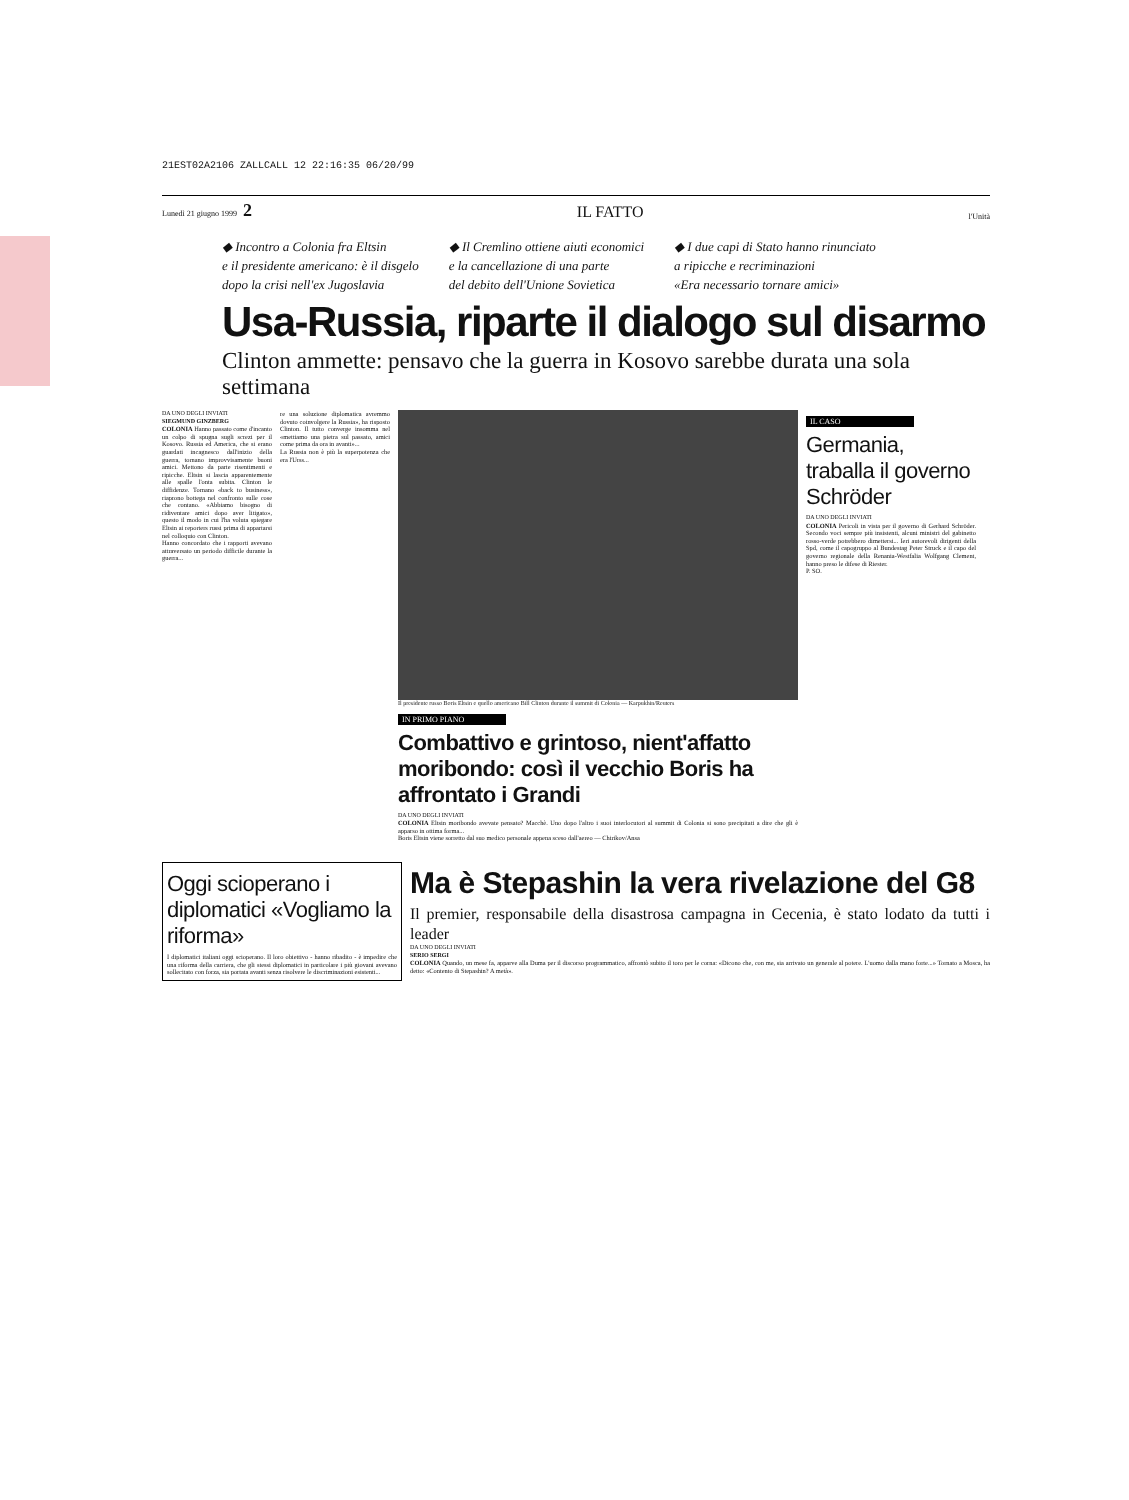21EST02A2106 ZALLCALL 12 22:16:35 06/20/99
Lunedì 21 giugno 1999 2 IL FATTO l'Unità
◆ Incontro a Colonia fra Eltsin
e il presidente americano: è il disgelo
dopo la crisi nell'ex Jugoslavia
◆ Il Cremlino ottiene aiuti economici
e la cancellazione di una parte
del debito dell'Unione Sovietica
◆ I due capi di Stato hanno rinunciato
a ripicche e recriminazioni
«Era necessario tornare amici»
Usa-Russia, riparte il dialogo sul disarmo
Clinton ammette: pensavo che la guerra in Kosovo sarebbe durata una sola settimana
DA UNO DEGLI INVIATI
SIEGMUND GINZBERG
COLONIA Hanno passato come d'incanto un colpo di spugna sugli screzi per il Kosovo. Russia ed America, che si erano guardati incagnesco dall'inizio della guerra, tornano improvvisamente buoni amici. Mettono da parte risentimenti e ripicche. Eltsin si lascia apparentemente alle spalle l'onta subita. Clinton le diffidenze. Tornano «back to business», riaprono bottega nel confronto sulle cose che contano. «Abbiamo bisogno di ridiventare amici dopo aver litigato», questo il modo in cui l'ha voluta spiegare Eltsin ai reporters russi prima di appartarsi nel colloquio con Clinton.
Hanno concordato che i rapporti avevano attraversato un periodo difficile durante la guerra...
re una soluzione diplomatica avremmo dovuto coinvolgere la Russia», ha risposto Clinton. Il tutto converge insomma nel «mettiamo una pietra sul passato, amici come prima da ora in avanti»...
La Russia non è più la superpotenza che era l'Urss...
Il presidente russo Boris Eltsin e quello americano Bill Clinton durante il summit di Colonia — Karpukhin/Reuters
IN PRIMO PIANO
Combattivo e grintoso, nient'affatto moribondo: così il vecchio Boris ha affrontato i Grandi
DA UNO DEGLI INVIATI
COLONIA Eltsin moribondo avevate pensato? Macchè. Uno dopo l'altro i suoi interlocutori al summit di Colonia si sono precipitati a dire che gli è apparso in ottima forma...
Boris Eltsin viene sorretto dal suo medico personale appena sceso dall'aereo — Chirikov/Ansa
IL CASO
Germania, traballa il governo Schröder
DA UNO DEGLI INVIATI
COLONIA Pericoli in vista per il governo di Gerhard Schröder. Secondo voci sempre più insistenti, alcuni ministri del gabinetto rosso-verde potrebbero dimettersi... Ieri autorevoli dirigenti della Spd, come il capogruppo al Bundestag Peter Struck e il capo del governo regionale della Renania-Westfalia Wolfgang Clement, hanno preso le difese di Riester.
P. SO.
Oggi scioperano i diplomatici «Vogliamo la riforma»
I diplomatici italiani oggi scioperano. Il loro obiettivo - hanno ribadito - è impedire che una riforma della carriera, che gli stessi diplomatici in particolare i più giovani avevano sollecitato con forza, sia portata avanti senza risolvere le discriminazioni esistenti...
Ma è Stepashin la vera rivelazione del G8
Il premier, responsabile della disastrosa campagna in Cecenia, è stato lodato da tutti i leader
DA UNO DEGLI INVIATI
SERIO SERGI
COLONIA Quando, un mese fa, apparve alla Duma per il discorso programmatico, affrontò subito il toro per le corna: «Dicono che, con me, sia arrivato un generale al potere. L'uomo dalla mano forte...» Tornato a Mosca, ha detto: «Contento di Stepashin? A metà».